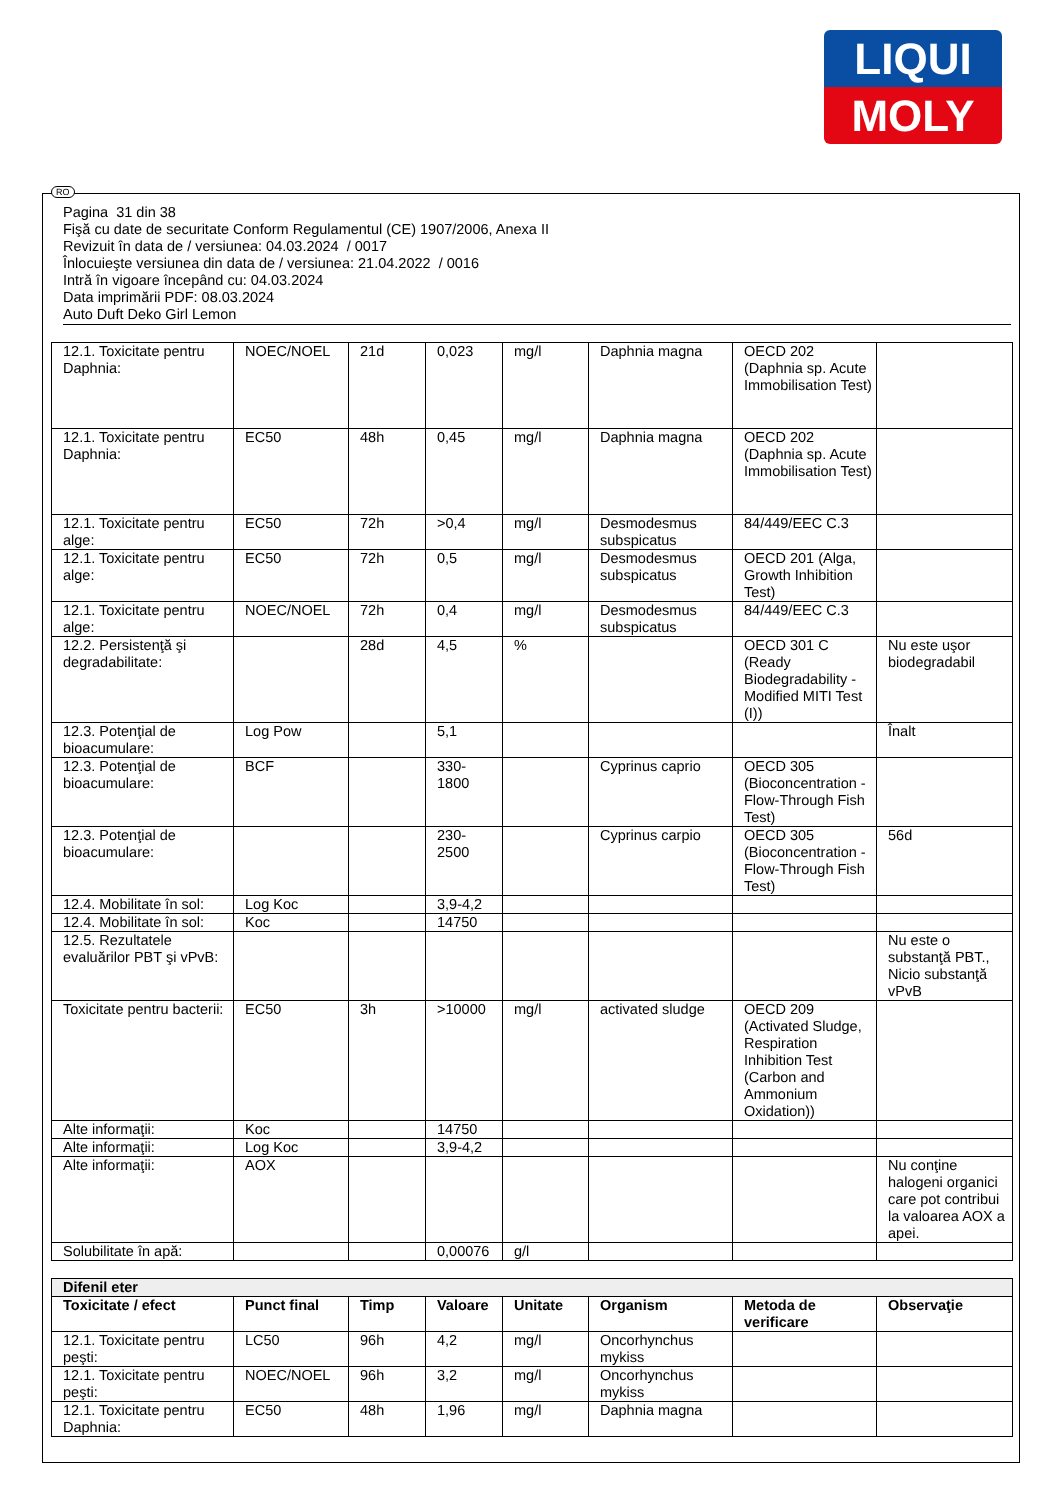LIQUI
MOLY
RO
Pagina 31 din 38
Fişă cu date de securitate Conform Regulamentul (CE) 1907/2006, Anexa II
Revizuit în data de / versiunea: 04.03.2024 / 0017
Înlocuieşte versiunea din data de / versiunea: 21.04.2022 / 0016
Intră în vigoare începând cu: 04.03.2024
Data imprimării PDF: 08.03.2024
Auto Duft Deko Girl Lemon
| 12.1. Toxicitate pentru Daphnia: | NOEC/NOEL | 21d | 0,023 | mg/l | Daphnia magna | OECD 202 (Daphnia sp. Acute Immobilisation Test) | |
| 12.1. Toxicitate pentru Daphnia: | EC50 | 48h | 0,45 | mg/l | Daphnia magna | OECD 202 (Daphnia sp. Acute Immobilisation Test) | |
| 12.1. Toxicitate pentru alge: | EC50 | 72h | >0,4 | mg/l | Desmodesmus subspicatus | 84/449/EEC C.3 | |
| 12.1. Toxicitate pentru alge: | EC50 | 72h | 0,5 | mg/l | Desmodesmus subspicatus | OECD 201 (Alga, Growth Inhibition Test) | |
| 12.1. Toxicitate pentru alge: | NOEC/NOEL | 72h | 0,4 | mg/l | Desmodesmus subspicatus | 84/449/EEC C.3 | |
| 12.2. Persistenţă şi degradabilitate: | | 28d | 4,5 | % | | OECD 301 C (Ready Biodegradability - Modified MITI Test (I)) | Nu este uşor biodegradabil |
| 12.3. Potenţial de bioacumulare: | Log Pow | | 5,1 | | | | Înalt |
| 12.3. Potenţial de bioacumulare: | BCF | | 330-1800 | | Cyprinus caprio | OECD 305 (Bioconcentration - Flow-Through Fish Test) | |
| 12.3. Potenţial de bioacumulare: | | | 230-2500 | | Cyprinus carpio | OECD 305 (Bioconcentration - Flow-Through Fish Test) | 56d |
| 12.4. Mobilitate în sol: | Log Koc | | 3,9-4,2 | | | | |
| 12.4. Mobilitate în sol: | Koc | | 14750 | | | | |
| 12.5. Rezultatele evaluărilor PBT şi vPvB: | | | | | | | Nu este o substanţă PBT., Nicio substanţă vPvB |
| Toxicitate pentru bacterii: | EC50 | 3h | >10000 | mg/l | activated sludge | OECD 209 (Activated Sludge, Respiration Inhibition Test (Carbon and Ammonium Oxidation)) | |
| Alte informaţii: | Koc | | 14750 | | | | |
| Alte informaţii: | Log Koc | | 3,9-4,2 | | | | |
| Alte informaţii: | AOX | | | | | | Nu conţine halogeni organici care pot contribui la valoarea AOX a apei. |
| Solubilitate în apă: | | | 0,00076 | g/l | | | |
| Difenil eter | | | | | | | |
| Toxicitate / efect | Punct final | Timp | Valoare | Unitate | Organism | Metoda de verificare | Observaţie |
| 12.1. Toxicitate pentru peşti: | LC50 | 96h | 4,2 | mg/l | Oncorhynchus mykiss | | |
| 12.1. Toxicitate pentru peşti: | NOEC/NOEL | 96h | 3,2 | mg/l | Oncorhynchus mykiss | | |
| 12.1. Toxicitate pentru Daphnia: | EC50 | 48h | 1,96 | mg/l | Daphnia magna | | |